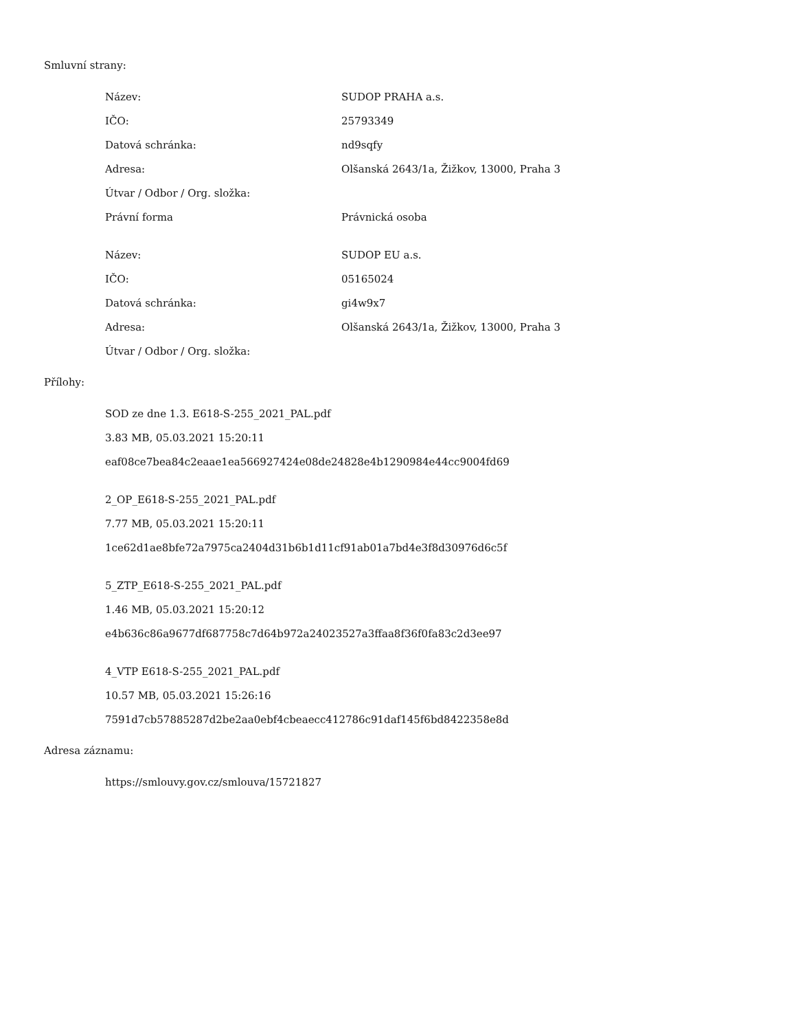Smluvní strany:
| Název: | SUDOP PRAHA a.s. |
| IČO: | 25793349 |
| Datová schránka: | nd9sqfy |
| Adresa: | Olšanská 2643/1a, Žižkov, 13000, Praha 3 |
| Útvar / Odbor / Org. složka: | |
| Právní forma | Právnická osoba |
| Název: | SUDOP EU a.s. |
| IČO: | 05165024 |
| Datová schránka: | gi4w9x7 |
| Adresa: | Olšanská 2643/1a, Žižkov, 13000, Praha 3 |
| Útvar / Odbor / Org. složka: | |
Přílohy:
SOD ze dne 1.3. E618-S-255_2021_PAL.pdf
3.83 MB, 05.03.2021 15:20:11
eaf08ce7bea84c2eaae1ea566927424e08de24828e4b1290984e44cc9004fd69
2_OP_E618-S-255_2021_PAL.pdf
7.77 MB, 05.03.2021 15:20:11
1ce62d1ae8bfe72a7975ca2404d31b6b1d11cf91ab01a7bd4e3f8d30976d6c5f
5_ZTP_E618-S-255_2021_PAL.pdf
1.46 MB, 05.03.2021 15:20:12
e4b636c86a9677df687758c7d64b972a24023527a3ffaa8f36f0fa83c2d3ee97
4_VTP E618-S-255_2021_PAL.pdf
10.57 MB, 05.03.2021 15:26:16
7591d7cb57885287d2be2aa0ebf4cbeaecc412786c91daf145f6bd8422358e8d
Adresa záznamu:
https://smlouvy.gov.cz/smlouva/15721827